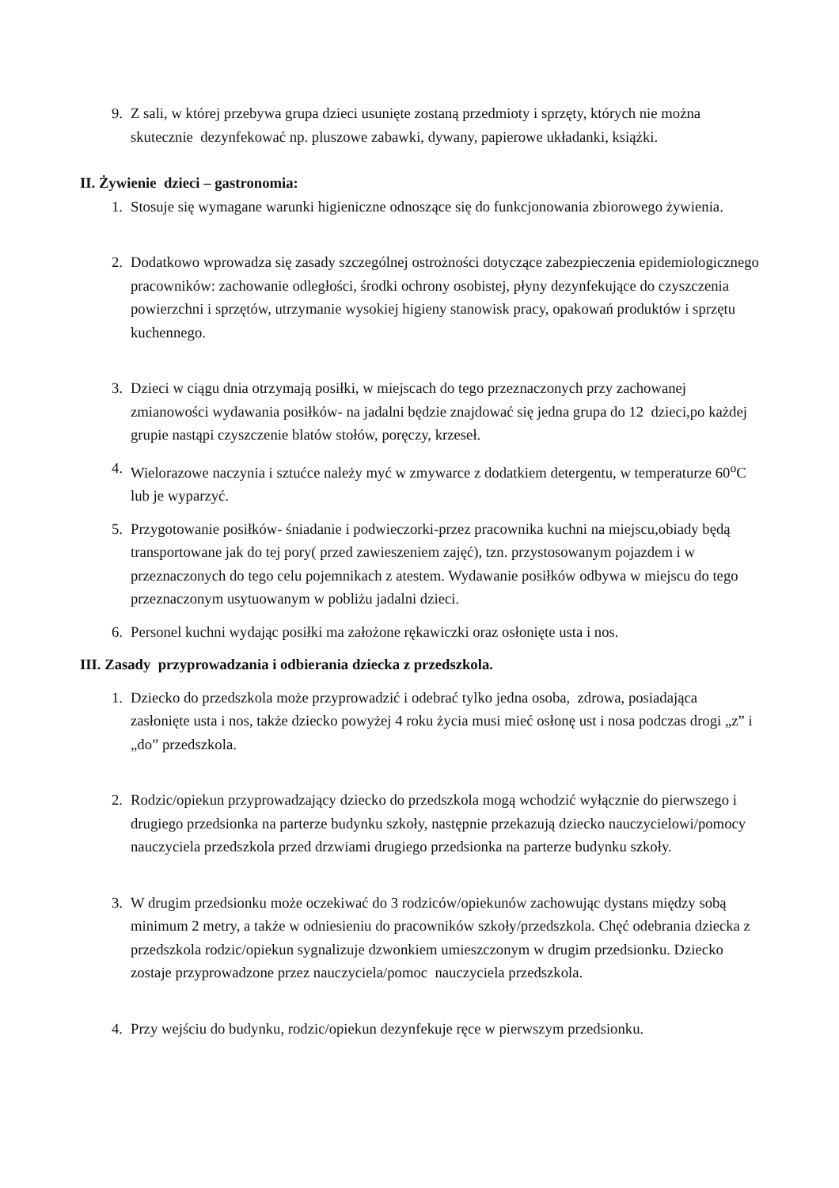9. Z sali, w której przebywa grupa dzieci usunięte zostaną przedmioty i sprzęty, których nie można skutecznie dezynfekować np. pluszowe zabawki, dywany, papierowe układanki, książki.
II. Żywienie dzieci – gastronomia:
1. Stosuje się wymagane warunki higieniczne odnoszące się do funkcjonowania zbiorowego żywienia.
2. Dodatkowo wprowadza się zasady szczególnej ostrożności dotyczące zabezpieczenia epidemiologicznego pracowników: zachowanie odległości, środki ochrony osobistej, płyny dezynfekujące do czyszczenia powierzchni i sprzętów, utrzymanie wysokiej higieny stanowisk pracy, opakowań produktów i sprzętu kuchennego.
3. Dzieci w ciągu dnia otrzymają posiłki, w miejscach do tego przeznaczonych przy zachowanej zmianowości wydawania posiłków- na jadalni będzie znajdować się jedna grupa do 12 dzieci,po każdej grupie nastąpi czyszczenie blatów stołów, poręczy, krzeseł.
4. Wielorazowe naczynia i sztućce należy myć w zmywarce z dodatkiem detergentu, w temperaturze 60<sup>o</sup>C lub je wyparzyć.
5. Przygotowanie posiłków- śniadanie i podwieczorki-przez pracownika kuchni na miejscu,obiady będą transportowane jak do tej pory( przed zawieszeniem zajęć), tzn. przystosowanym pojazdem i w przeznaczonych do tego celu pojemnikach z atestem. Wydawanie posiłków odbywa w miejscu do tego przeznaczonym usytuowanym w pobliżu jadalni dzieci.
6. Personel kuchni wydając posiłki ma założone rękawiczki oraz osłonięte usta i nos.
III. Zasady przyprowadzania i odbierania dziecka z przedszkola.
1. Dziecko do przedszkola może przyprowadzić i odebrać tylko jedna osoba, zdrowa, posiadająca zasłonięte usta i nos, także dziecko powyżej 4 roku życia musi mieć osłonę ust i nosa podczas drogi „z” i „do” przedszkola.
2. Rodzic/opiekun przyprowadzający dziecko do przedszkola mogą wchodzić wyłącznie do pierwszego i drugiego przedsionka na parterze budynku szkoły, następnie przekazują dziecko nauczycielowi/pomocy nauczyciela przedszkola przed drzwiami drugiego przedsionka na parterze budynku szkoły.
3. W drugim przedsionku może oczekiwać do 3 rodziców/opiekunów zachowując dystans między sobą minimum 2 metry, a także w odniesieniu do pracowników szkoły/przedszkola. Chęć odebrania dziecka z przedszkola rodzic/opiekun sygnalizuje dzwonkiem umieszczonym w drugim przedsionku. Dziecko zostaje przyprowadzone przez nauczyciela/pomoc nauczyciela przedszkola.
4. Przy wejściu do budynku, rodzic/opiekun dezynfekuje ręce w pierwszym przedsionku.